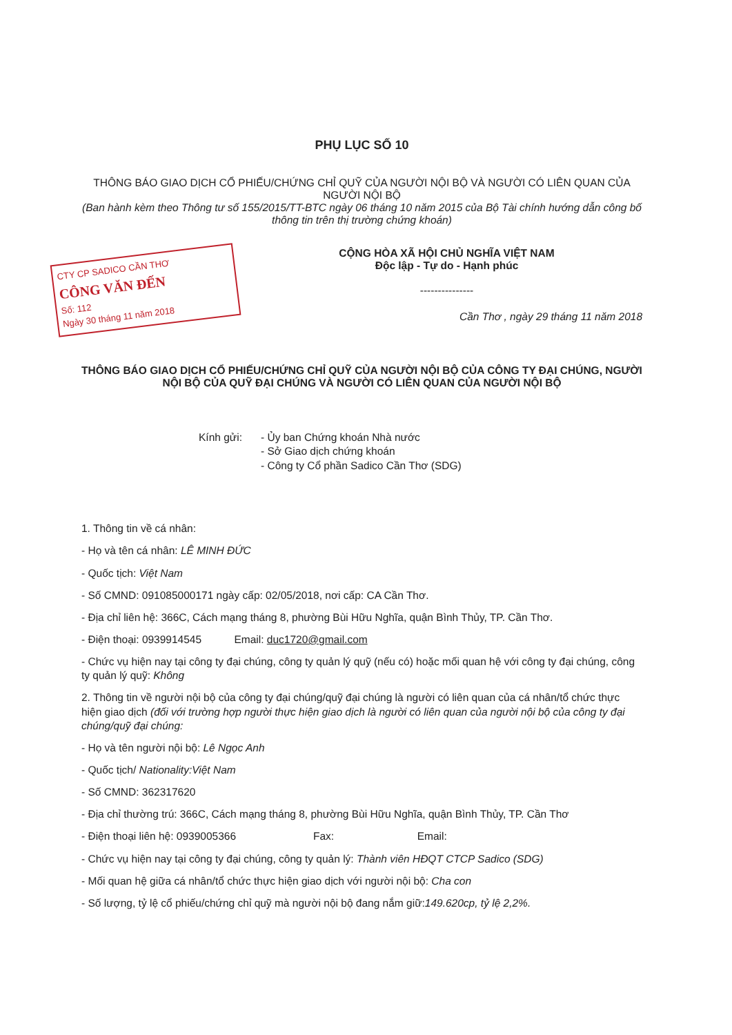PHỤ LỤC SỐ 10
THÔNG BÁO GIAO DỊCH CỔ PHIẾU/CHỨNG CHỈ QUỸ CỦA NGƯỜI NỘI BỘ VÀ NGƯỜI CÓ LIÊN QUAN CỦA NGƯỜI NỘI BỘ
(Ban hành kèm theo Thông tư số 155/2015/TT-BTC ngày 06 tháng 10 năm 2015 của Bộ Tài chính hướng dẫn công bố thông tin trên thị trường chứng khoán)
CTY CP SADICO CẦN THƠ
CÔNG VĂN ĐẾN
Số: 112
Ngày 30 tháng 11 năm 2018
CỘNG HÒA XÃ HỘI CHỦ NGHĨA VIỆT NAM
Độc lập - Tự do - Hạnh phúc
---------------
Cần Thơ , ngày 29 tháng 11 năm 2018
THÔNG BÁO GIAO DỊCH CỔ PHIẾU/CHỨNG CHỈ QUỸ CỦA NGƯỜI NỘI BỘ CỦA CÔNG TY ĐẠI CHÚNG, NGƯỜI NỘI BỘ CỦA QUỸ ĐẠI CHÚNG VÀ NGƯỜI CÓ LIÊN QUAN CỦA NGƯỜI NỘI BỘ
Kính gửi: - Ủy ban Chứng khoán Nhà nước
- Sở Giao dịch chứng khoán
- Công ty Cổ phần Sadico Cần Thơ (SDG)
1. Thông tin về cá nhân:
- Họ và tên cá nhân: LÊ MINH ĐỨC
- Quốc tịch: Việt Nam
- Số CMND: 091085000171 ngày cấp: 02/05/2018, nơi cấp: CA Cần Thơ.
- Địa chỉ liên hệ: 366C, Cách mạng tháng 8, phường Bùi Hữu Nghĩa, quận Bình Thủy, TP. Cần Thơ.
- Điện thoại: 0939914545 Email: duc1720@gmail.com
- Chức vụ hiện nay tại công ty đại chúng, công ty quản lý quỹ (nếu có) hoặc mối quan hệ với công ty đại chúng, công ty quản lý quỹ: Không
2. Thông tin về người nội bộ của công ty đại chúng/quỹ đại chúng là người có liên quan của cá nhân/tổ chức thực hiện giao dịch (đối với trường hợp người thực hiện giao dịch là người có liên quan của người nội bộ của công ty đại chúng/quỹ đại chúng:
- Họ và tên người nội bộ: Lê Ngọc Anh
- Quốc tịch/ Nationality:Việt Nam
- Số CMND: 362317620
- Địa chỉ thường trú: 366C, Cách mạng tháng 8, phường Bùi Hữu Nghĩa, quận Bình Thủy, TP. Cần Thơ
- Điện thoại liên hệ: 0939005366 Fax: Email:
- Chức vụ hiện nay tại công ty đại chúng, công ty quản lý: Thành viên HĐQT CTCP Sadico (SDG)
- Mối quan hệ giữa cá nhân/tổ chức thực hiện giao dịch với người nội bộ: Cha con
- Số lượng, tỷ lệ cổ phiếu/chứng chỉ quỹ mà người nội bộ đang nắm giữ:149.620cp, tỷ lệ 2,2%.